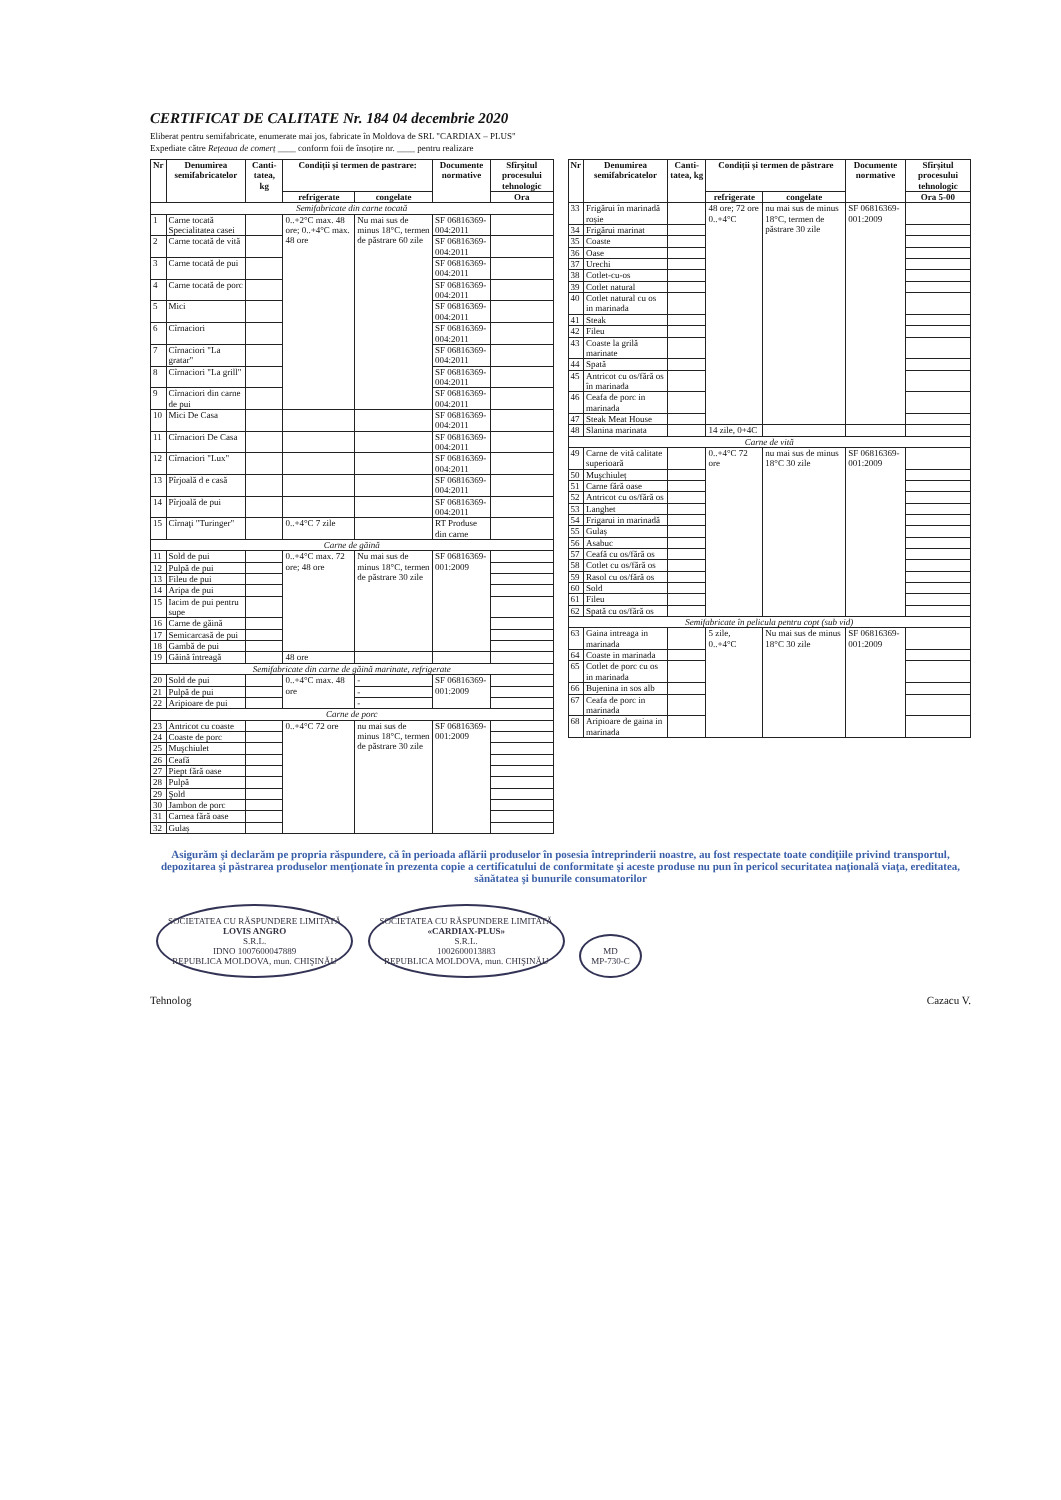CERTIFICAT DE CALITATE Nr. 184 04 decembrie 2020
Eliberat pentru semifabricate, enumerate mai jos, fabricate în Moldova de SRL "CARDIAX – PLUS"
Expediate către Rețeaua de comerț ____ conform foii de însoțire nr. ____ pentru realizare
| Nr | Denumirea semifabricatelor | Canti-tatea, kg | Condiții și termen de pastrare: | | Documente normative | Sfîrșitul procesului tehnologic |
| --- | --- | --- | --- | --- | --- | --- |
| | | | refrigerate | congelate | | Ora |
| Semifabricate din carne tocată | | | | | | |
| 1 | Carne tocată Specialitatea casei | | 0..+2°C max. 48 ore; 0..+4°C max. 48 ore | Nu mai sus de minus 18°C, termen de păstrare 60 zile | SF 0681636­9-004:2011 | |
| 2 | Carne tocată de vită | | | | SF 06816369-004:2011 | |
| 3 | Carne tocată de pui | | | | SF 06816369-004:2011 | |
| 4 | Carne tocată de porc | | | | SF 06816369-004:2011 | |
| 5 | Mici | | | | SF 06816369-004:2011 | |
| 6 | Cîrnaciori | | | | SF 06816369-004:2011 | |
| 7 | Cîrnaciori "La gratar" | | | | SF 06816369-004:2011 | |
| 8 | Cîrnaciori "La grill" | | | | SF 06816369-004:2011 | |
| 9 | Cîrnaciori din carne de pui | | | | SF 06816369-004:2011 | |
| 10 | Mici De Casa | | | | SF 06816369-004:2011 | |
| 11 | Cîrnaciori De Casa | | | | SF 06816369-004:2011 | |
| 12 | Cîrnaciori "Lux" | | | | SF 06816369-004:2011 | |
| 13 | Pîrjoală d e casă | | | | SF 06816369-004:2011 | |
| 14 | Pîrjoală de pui | | | | SF 06816369-004:2011 | |
| 15 | Cîrnaţi "Turinger" | | 0..+4°C 7 zile | | RT Produse din carne | |
| Carne de găină | | | | | | |
| 11 | Sold de pui | | 0..+4°C max. 72 ore; 48 ore | Nu mai sus de minus 18°C, termen de păstrare 30 zile | SF 06816369-001:2009 | |
| 12 | Pulpă de pui | | | | | |
| 13 | File­u de pui | | | | | |
| 14 | Aripa de pui | | | | | |
| 15 | Iacim de pui pentru supe | | | | | |
| 16 | Carne de găină | | | | | |
| 17 | Semicarcasă de pui | | | | | |
| 18 | Gambă de pui | | | | | |
| 19 | Găină întreagă | | 48 ore | | | |
| Semifabricate din carne de găină marinate, refrigerate | | | | | | |
| 20 | Sold de pui | | 0..+4°C max. 48 ore | - | SF 06816369-001:2009 | |
| 21 | Pulpă de pui | | | - | | |
| 22 | Aripioare de pui | | | - | | |
| Carne de porc | | | | | | |
| 23 | Antricot cu coaste | | 0..+4°C 72 ore | nu mai sus de minus 18°C, termen de păstrare 30 zile | SF 06816369-001:2009 | |
| 24 | Coaste de porc | | | | | |
| 25 | Muşchiulet | | | | | |
| 26 | Ceafă | | | | | |
| 27 | Piept fără oase | | | | | |
| 28 | Pulpă | | | | | |
| 29 | Şold | | | | | |
| 30 | Jambon de porc | | | | | |
| 31 | Carnea fără oase | | | | | |
| 32 | Gulaș | | | | | |
| Nr | Denumirea semifabricatelor | Canti-tatea, kg | Condiții și termen de păstrare | | Documente normative | Sfîrșitul procesului tehnologic |
| --- | --- | --- | --- | --- | --- | --- |
| | | | refrigerate | congelate | | Ora 5-00 |
| 33 | Frigărui în marinadă roșie | | 48 ore; 72 ore 0..+4°C | nu mai sus de minus 18°C, termen de păstrare 30 zile | SF 06816369-001:2009 | |
| 34 | Frigărui marinat | | | | | |
| 35 | Coaste | | | | | |
| 36 | Oase | | | | | |
| 37 | Urechi | | | | | |
| 38 | Cotlet-cu-os | | | | | |
| 39 | Cotlet natural | | | | | |
| 40 | Cotlet natural cu os in marinada | | | | | |
| 41 | Steak | | | | | |
| 42 | Fileu | | | | | |
| 43 | Coaste la grilă marinate | | | | | |
| 44 | Spată | | | | | |
| 45 | Antricot cu os/fără os în marinada | | | | | |
| 46 | Ceafa de porc in marinada | | | | | |
| 47 | Steak Meat House | | | | | |
| 48 | Slanina marinata | | 14 zile, 0+4C | | | |
| Carne de vită | | | | | | |
| 49 | Carne de vită calitate superioară | | 0..+4°C 72 ore | nu mai sus de minus 18°C 30 zile | SF 06816369-001:2009 | |
| 50 | Muşchiuleț | | | | | |
| 51 | Carne fără oase | | | | | |
| 52 | Antricot cu os/fără os | | | | | |
| 53 | Langhet | | | | | |
| 54 | Frigarui in marinadă | | | | | |
| 55 | Gulaș | | | | | |
| 56 | Asabuc | | | | | |
| 57 | Ceafă cu os/fără os | | | | | |
| 58 | Cotlet cu os/fără os | | | | | |
| 59 | Rasol cu os/fără os | | | | | |
| 60 | Sold | | | | | |
| 61 | Fileu | | | | | |
| 62 | Spată cu os/fără os | | | | | |
| Semifabricate în pelicula pentru copt (sub vid) | | | | | | |
| 63 | Gaina intreaga in marinada | | 5 zile, 0..+4°C | Nu mai sus de minus 18°C 30 zile | SF 06816369-001:2009 | |
| 64 | Coaste in marinada | | | | | |
| 65 | Cotlet de porc cu os in marinada | | | | | |
| 66 | Bujenina in sos alb | | | | | |
| 67 | Ceafa de porc in marinada | | | | | |
| 68 | Aripioare de gaina in marinada | | | | | |
Asigurăm şi declarăm pe propria răspundere, că în perioada aflării produselor în posesia întreprinderii noastre, au fost respectate toate condiţiile privind transportul, depozitarea şi păstrarea produselor menţionate în prezenta copie a certificatului de conformitate şi aceste produse nu pun în pericol securitatea naţională viaţa, ereditatea, sănătatea şi bunurile consumatorilor
SOCIETATEA CU RĂSPUNDERE LIMITATĂ
LOVIS ANGRO
S.R.L.
IDNO 1007600047889
REPUBLICA MOLDOVA, mun. CHIŞINĂU SOCIETATEA CU RĂSPUNDERE LIMITATĂ
«CARDIAX-PLUS»
S.R.L.
1002600013883
REPUBLICA MOLDOVA, mun. CHIŞINĂU MD
MP-730-C
Tehnolog Cazacu V.